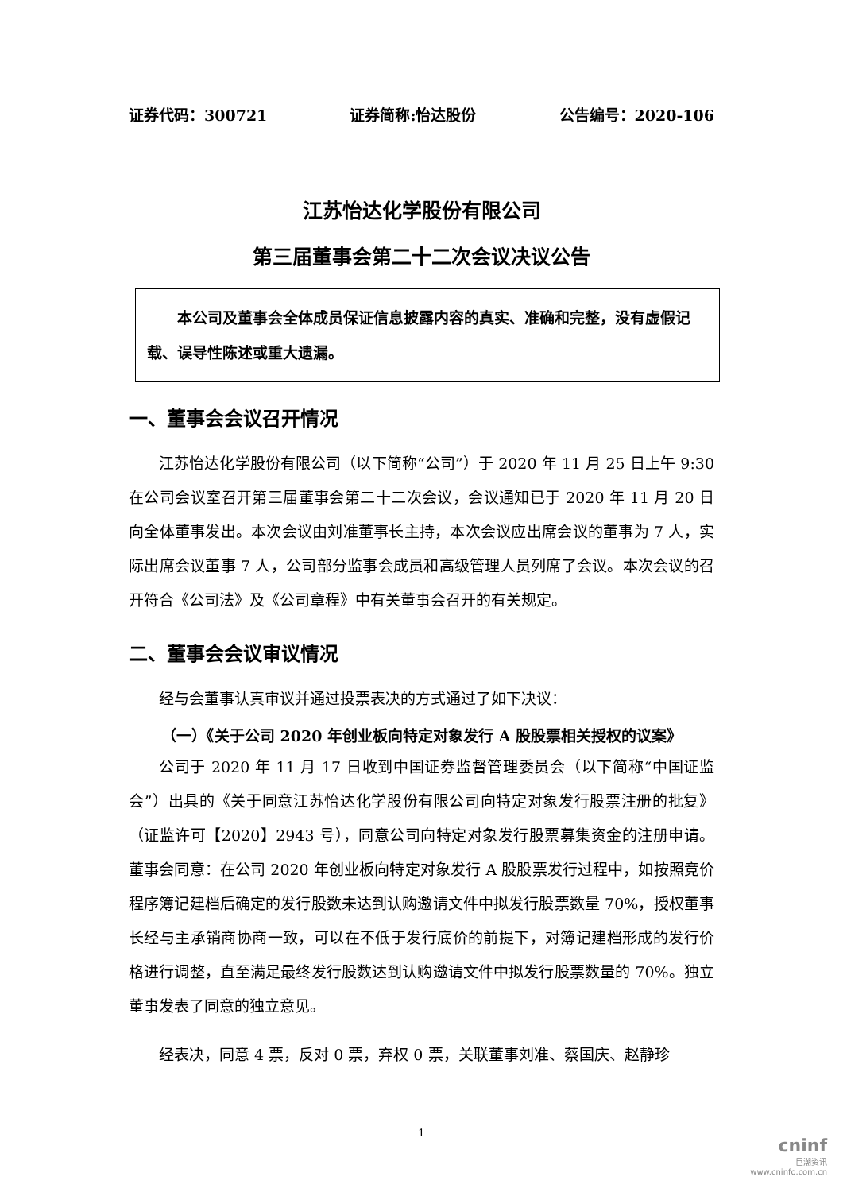证券代码：300721 证券简称:怡达股份 公告编号：2020-106
江苏怡达化学股份有限公司
第三届董事会第二十二次会议决议公告
  本公司及董事会全体成员保证信息披露内容的真实、准确和完整，没有虚假记载、误导性陈述或重大遗漏。
一、董事会会议召开情况
江苏怡达化学股份有限公司（以下简称“公司”）于 2020 年 11 月 25 日上午 9:30 在公司会议室召开第三届董事会第二十二次会议，会议通知已于 2020 年 11 月 20 日向全体董事发出。本次会议由刘准董事长主持，本次会议应出席会议的董事为 7 人，实际出席会议董事 7 人，公司部分监事会成员和高级管理人员列席了会议。本次会议的召开符合《公司法》及《公司章程》中有关董事会召开的有关规定。
二、董事会会议审议情况
经与会董事认真审议并通过投票表决的方式通过了如下决议：
（一）《关于公司 2020 年创业板向特定对象发行 A 股股票相关授权的议案》
公司于 2020 年 11 月 17 日收到中国证券监督管理委员会（以下简称“中国证监会”）出具的《关于同意江苏怡达化学股份有限公司向特定对象发行股票注册的批复》（证监许可【2020】2943 号），同意公司向特定对象发行股票募集资金的注册申请。董事会同意：在公司 2020 年创业板向特定对象发行 A 股股票发行过程中，如按照竞价程序簿记建档后确定的发行股数未达到认购邀请文件中拟发行股票数量 70%，授权董事长经与主承销商协商一致，可以在不低于发行底价的前提下，对簿记建档形成的发行价格进行调整，直至满足最终发行股数达到认购邀请文件中拟发行股票数量的 70%。独立董事发表了同意的独立意见。
经表决，同意 4 票，反对 0 票，弃权 0 票，关联董事刘准、蔡国庆、赵静珍
1
cninf
巨潮资讯
www.cninfo.com.cn